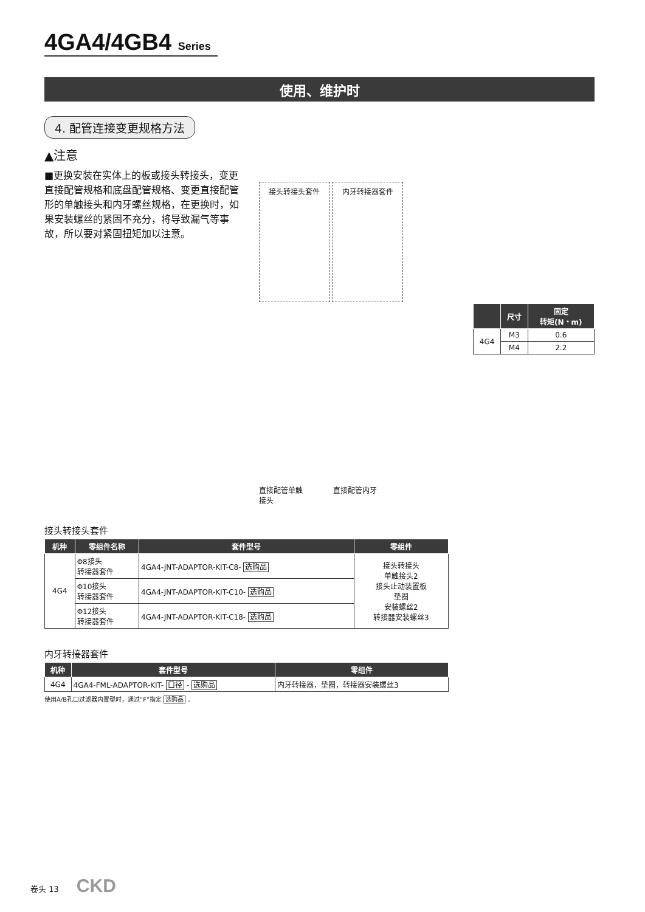4GA4/4GB4 Series
使用、维护时
4. 配管连接变更规格方法
▲注意
■更换安装在实体上的板或接头转接头，变更直接配管规格和底盘配管规格、变更直接配管形的单触接头和内牙螺丝规格，在更换时，如果安装螺丝的紧固不充分，将导致漏气等事故，所以要对紧固扭矩加以注意。
接头转接头套件 内牙转接器套件
直接配管单触
接头 直接配管内牙
| | 尺寸 | 固定 转矩(N・m) |
| --- | --- | --- |
| 4G4 | M3 | 0.6 |
| | M4 | 2.2 |
接头转接头套件
| 机种 | 零组件名称 | 套件型号 | 零组件 |
| --- | --- | --- | --- |
| 4G4 | Φ8接头 转接器套件 | 4GA4-JNT-ADAPTOR-KIT-C8- 选购品 | 接头转接头 单触接头2 接头止动装置板 垫圈 安装螺丝2 转接器安装螺丝3 |
| | Φ10接头 转接器套件 | 4GA4-JNT-ADAPTOR-KIT-C10- 选购品 | |
| | Φ12接头 转接器套件 | 4GA4-JNT-ADAPTOR-KIT-C18- 选购品 | |
内牙转接器套件
| 机种 | 套件型号 | 零组件 |
| --- | --- | --- |
| 4G4 | 4GA4-FML-ADAPTOR-KIT- 口径 - 选购品 | 内牙转接器，垫圈，转接器安装螺丝3 |
使用A/B孔口过滤器内置型时，通过“F”指定 选购品 。
卷头 13 CKD